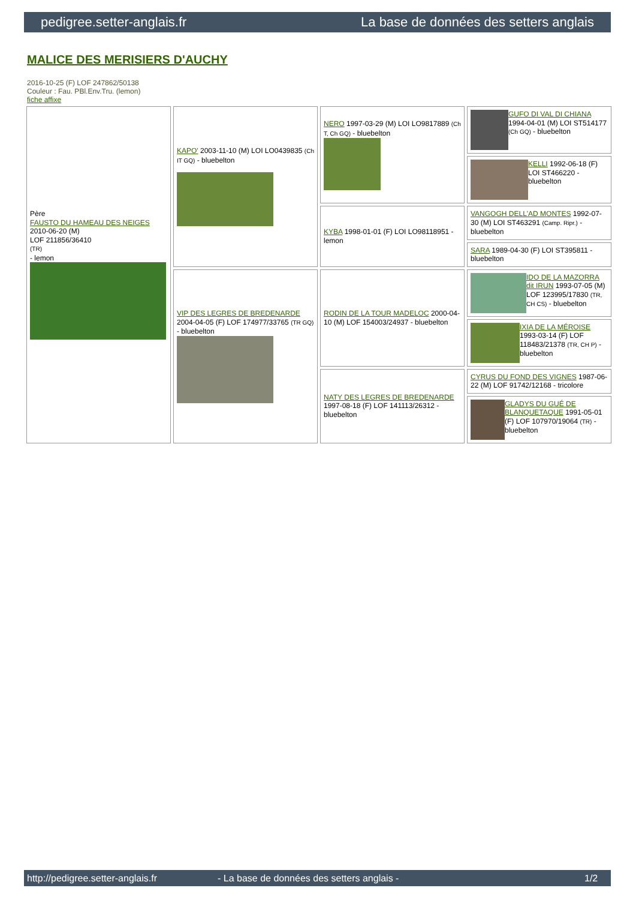pedigree.setter-anglais.fr La base de données des setters anglais
MALICE DES MERISIERS D'AUCHY
2016-10-25 (F) LOF 247862/50138
Couleur : Fau. PBl.Env.Tru. (lemon)
fiche affixe
| Père FAUSTO DU HAMEAU DES NEIGES 2010-06-20 (M) LOF 211856/36410 (TR) - lemon | KAPO' 2003-11-10 (M) LOI LO0439835 (Ch IT GQ) - bluebelton | NERO 1997-03-29 (M) LOI LO9817889 (Ch T, Ch GQ) - bluebelton | GUFO DI VAL DI CHIANA 1994-04-01 (M) LOI ST514177 (Ch GQ) - bluebelton |
| | | | KELLI 1992-06-18 (F) LOI ST466220 - bluebelton |
| | | KYBA 1998-01-01 (F) LOI LO98118951 - lemon | VANGOGH DELL'AD MONTES 1992-07-30 (M) LOI ST463291 (Camp. Ripr.) - bluebelton |
| | | | SARA 1989-04-30 (F) LOI ST395811 - bluebelton |
| | VIP DES LEGRES DE BREDENARDE 2004-04-05 (F) LOF 174977/33765 (TR GQ) - bluebelton | RODIN DE LA TOUR MADELOC 2000-04-10 (M) LOF 154003/24937 - bluebelton | IDO DE LA MAZORRA dit IRUN 1993-07-05 (M) LOF 123995/17830 (TR, CH CS) - bluebelton |
| | | | IXIA DE LA MÉROISE 1993-03-14 (F) LOF 118483/21378 (TR, CH P) - bluebelton |
| | | NATY DES LEGRES DE BREDENARDE 1997-08-18 (F) LOF 141113/26312 - bluebelton | CYRUS DU FOND DES VIGNES 1987-06-22 (M) LOF 91742/12168 - tricolore |
| | | | GLADYS DU GUÉ DE BLANQUETAQUE 1991-05-01 (F) LOF 107970/19064 (TR) - bluebelton |
http://pedigree.setter-anglais.fr - La base de données des setters anglais - 1/2